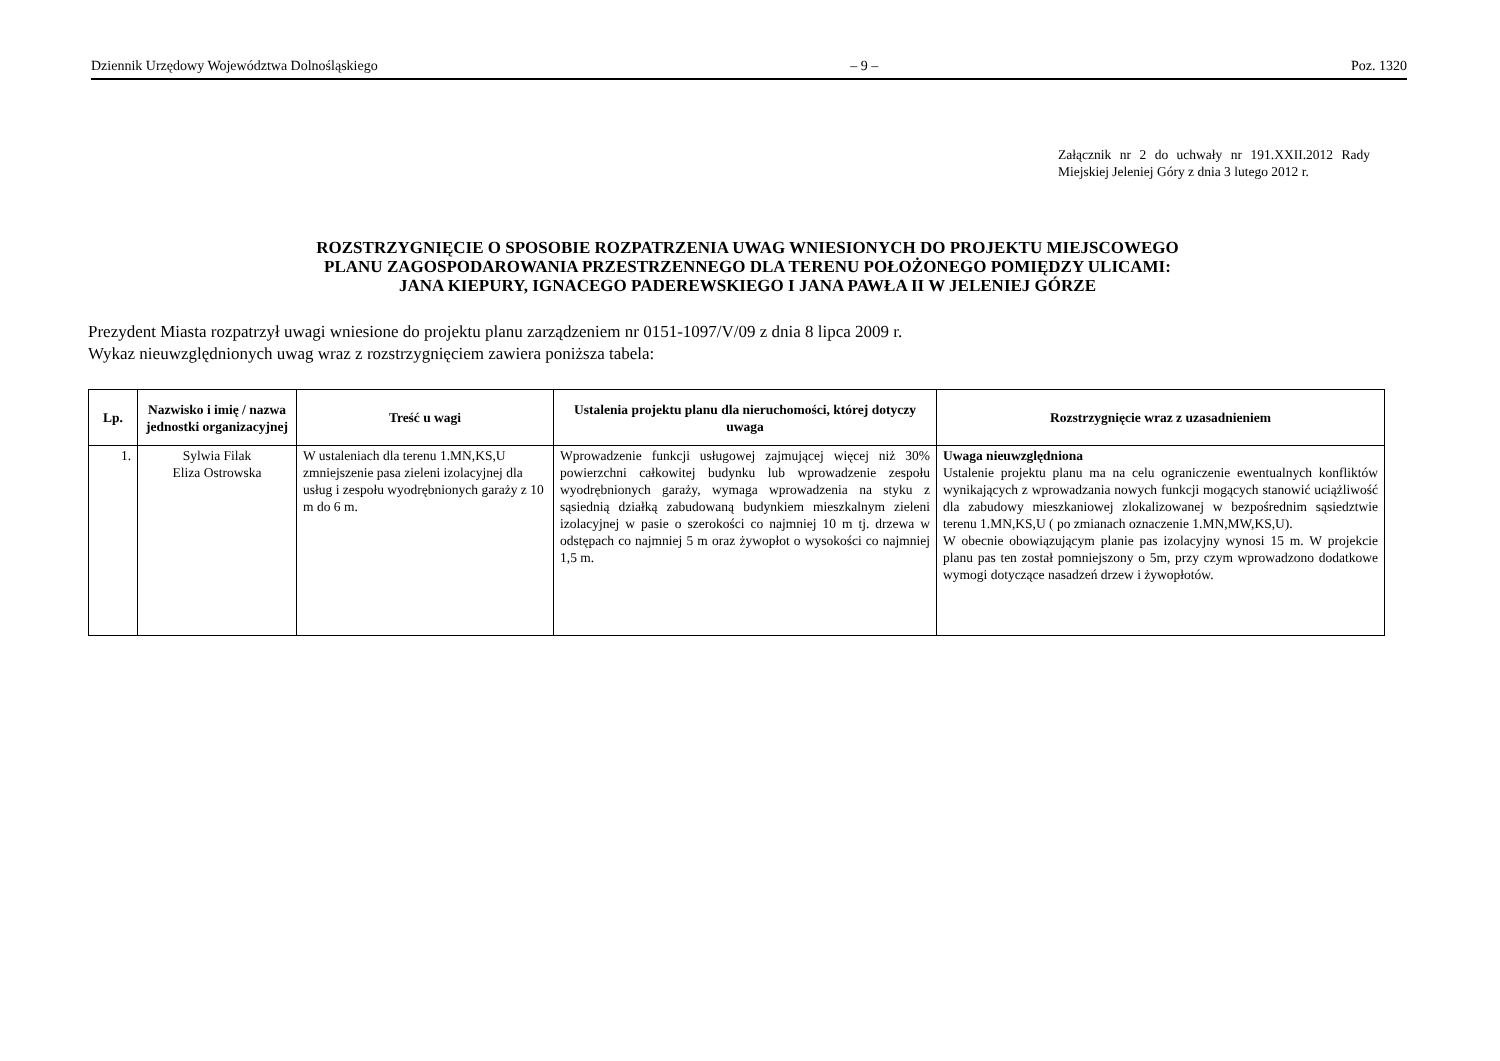Dziennik Urzędowy Województwa Dolnośląskiego – 9 – Poz. 1320
Załącznik nr 2 do uchwały nr 191.XXII.2012 Rady Miejskiej Jeleniej Góry z dnia 3 lutego 2012 r.
ROZSTRZYGNIĘCIE O SPOSOBIE ROZPATRZENIA UWAG WNIESIONYCH DO PROJEKTU MIEJSCOWEGO
PLANU ZAGOSPODAROWANIA PRZESTRZENNEGO DLA TERENU POŁOŻONEGO POMIĘDZY ULICAMI:
JANA KIEPURY, IGNACEGO PADEREWSKIEGO I JANA PAWŁA II W JELENIEJ GÓRZE
Prezydent Miasta rozpatrzył uwagi wniesione do projektu planu zarządzeniem nr 0151-1097/V/09 z dnia 8 lipca 2009 r.
Wykaz nieuwzględnionych uwag wraz z rozstrzygnięciem zawiera poniższa tabela:
| Lp. | Nazwisko i imię / nazwa jednostki organizacyjnej | Treść u wagi | Ustalenia projektu planu dla nieruchomości, której dotyczy uwaga | Rozstrzygnięcie wraz z uzasadnieniem |
| --- | --- | --- | --- | --- |
| 1. | Sylwia Filak Eliza Ostrowska | W ustaleniach dla terenu 1.MN,KS,U zmniejszenie pasa zieleni izolacyjnej dla usług i zespołu wyodrębnionych garaży z 10 m do 6 m. | Wprowadzenie funkcji usługowej zajmującej więcej niż 30% powierzchni całkowitej budynku lub wprowadzenie zespołu wyodrębnionych garaży, wymaga wprowadzenia na styku z sąsiednią działką zabudowaną budynkiem mieszkalnym zieleni izolacyjnej w pasie o szerokości co najmniej 10 m tj. drzewa w odstępach co najmniej 5 m oraz żywopłot o wysokości co najmniej 1,5 m. | Uwaga nieuwzględniona Ustalenie projektu planu ma na celu ograniczenie ewentualnych konfliktów wynikających z wprowadzania nowych funkcji mogących stanowić uciążliwość dla zabudowy mieszkaniowej zlokalizowanej w bezpośrednim sąsiedztwie terenu 1.MN,KS,U ( po zmianach oznaczenie 1.MN,MW,KS,U). W obecnie obowiązującym planie pas izolacyjny wynosi 15 m. W projekcie planu pas ten został pomniejszony o 5m, przy czym wprowadzono dodatkowe wymogi dotyczące nasadzeń drzew i żywopłotów. |